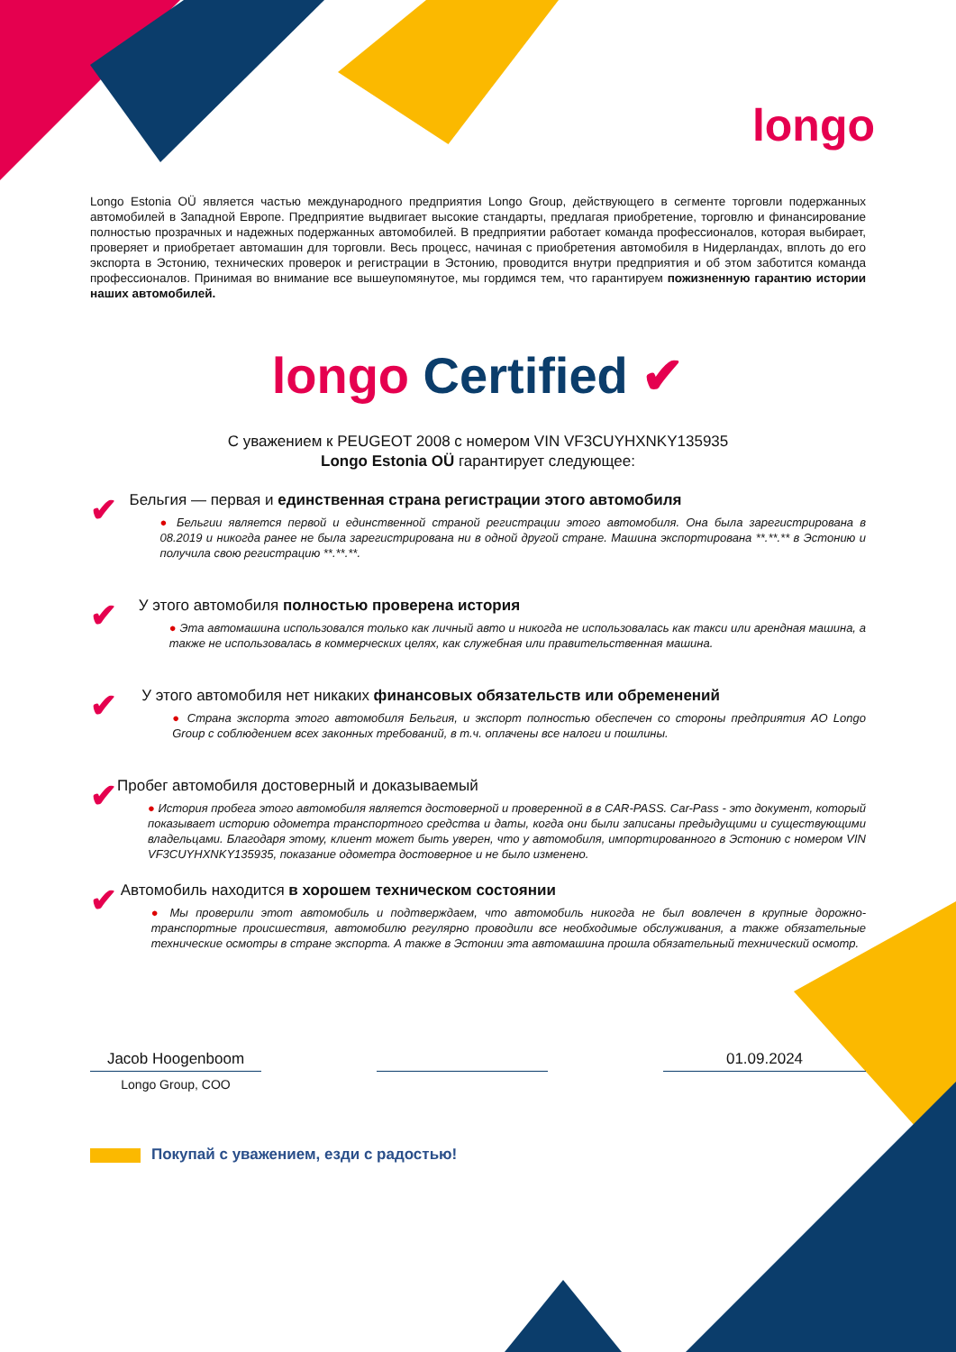longo
Longo Estonia OÜ является частью международного предприятия Longo Group, действующего в сегменте торговли подержанных автомобилей в Западной Европе. Предприятие выдвигает высокие стандарты, предлагая приобретение, торговлю и финансирование полностью прозрачных и надежных подержанных автомобилей. В предприятии работает команда профессионалов, которая выбирает, проверяет и приобретает автомашин для торговли. Весь процесс, начиная с приобретения автомобиля в Нидерландах, вплоть до его экспорта в Эстонию, технических проверок и регистрации в Эстонию, проводится внутри предприятия и об этом заботится команда профессионалов. Принимая во внимание все вышеупомянутое, мы гордимся тем, что гарантируем пожизненную гарантию истории наших автомобилей.
longo Certified ✔
С уважением к PEUGEOT 2008 с номером VIN VF3CUYHXNKY135935
Longo Estonia OÜ гарантирует следующее:
✔
Бельгия — первая и единственная страна регистрации этого автомобиля
● Бельгии является первой и единственной страной регистрации этого автомобиля. Она была зарегистрирована в 08.2019 и никогда ранее не была зарегистрирована ни в одной другой стране. Машина экспортирована **.**.** в Эстонию и получила свою регистрацию **.**.**.
✔
У этого автомобиля полностью проверена история
● Эта автомашина использовался только как личный авто и никогда не использовалась как такси или арендная машина, а также не использовалась в коммерческих целях, как служебная или правительственная машина.
✔
У этого автомобиля нет никаких финансовых обязательств или обременений
● Страна экспорта этого автомобиля Бельгия, и экспорт полностью обеспечен со стороны предприятия AO Longo Group с соблюдением всех законных требований, в т.ч. оплачены все налоги и пошлины.
✔
Пробег автомобиля достоверный и доказываемый
● История пробега этого автомобиля является достоверной и проверенной в в CAR-PASS. Car-Pass - это документ, который показывает историю одометра транспортного средства и даты, когда они были записаны предыдущими и существующими владельцами. Благодаря этому, клиент может быть уверен, что у автомобиля, импортированного в Эстонию с номером VIN VF3CUYHXNKY135935, показание одометра достоверное и не было изменено.
✔
Автомобиль находится в хорошем техническом состоянии
● Мы проверили этот автомобиль и подтверждаем, что автомобиль никогда не был вовлечен в крупные дорожно-транспортные происшествия, автомобилю регулярно проводили все необходимые обслуживания, а также обязательные технические осмотры в стране экспорта. А также в Эстонии эта автомашина прошла обязательный технический осмотр.
Jacob Hoogenboom 01.09.2024
Longo Group, COO
Покупай с уважением, езди с радостью!